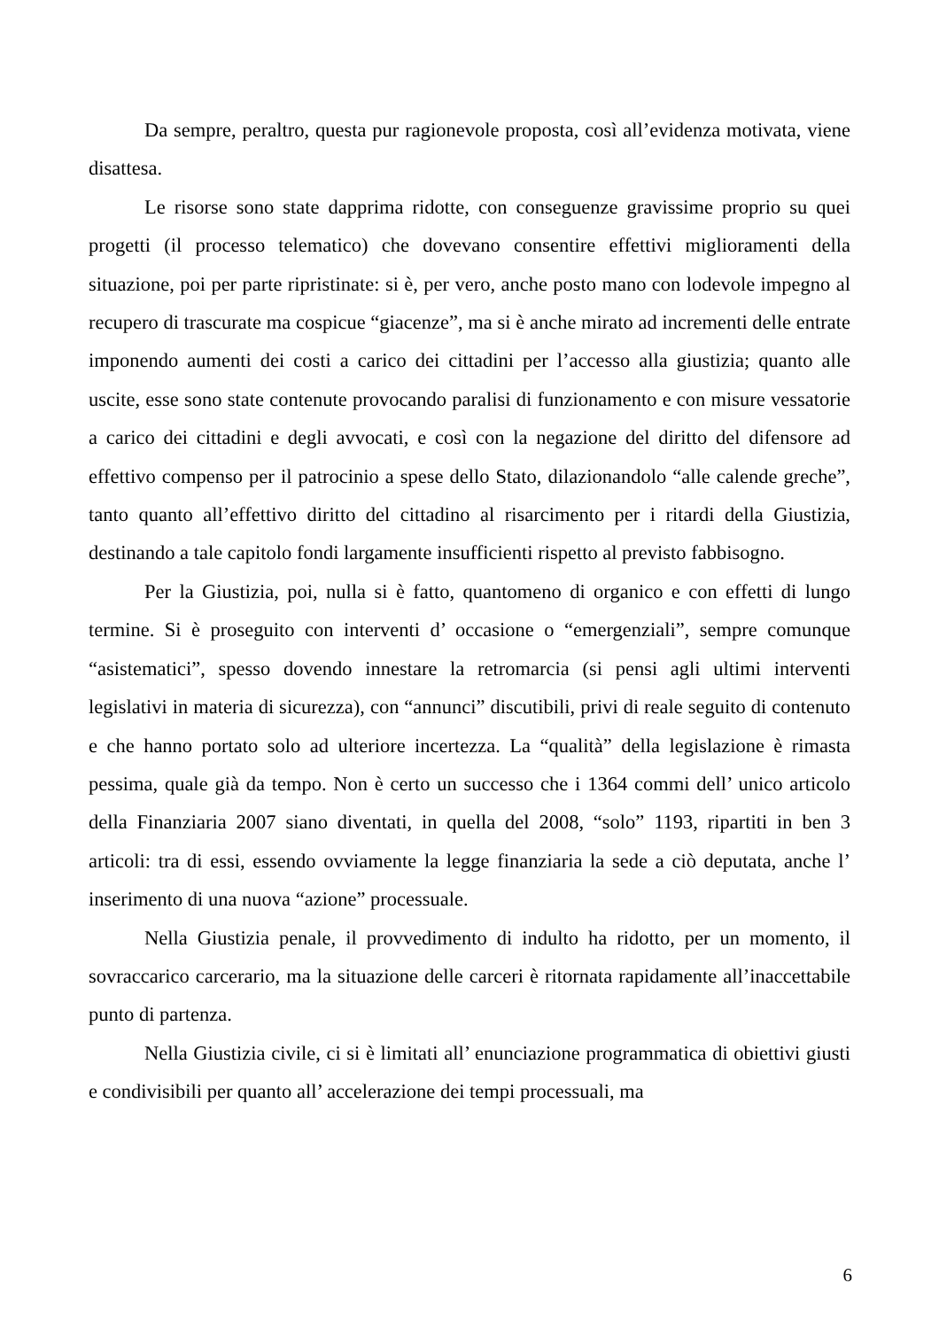Da sempre, peraltro, questa pur ragionevole proposta, così all’evidenza motivata, viene disattesa.
Le risorse sono state dapprima ridotte, con conseguenze gravissime proprio su quei progetti (il processo telematico) che dovevano consentire effettivi miglioramenti della situazione, poi per parte ripristinate: si è, per vero, anche posto mano con lodevole impegno al recupero di trascurate ma cospicue “giacenze”, ma si è anche mirato ad incrementi delle entrate imponendo aumenti dei costi a carico dei cittadini per l’accesso alla giustizia; quanto alle uscite, esse sono state contenute provocando paralisi di funzionamento e con misure vessatorie a carico dei cittadini e degli avvocati, e così con la negazione del diritto del difensore ad effettivo compenso per il patrocinio a spese dello Stato, dilazionandolo “alle calende greche”, tanto quanto all’effettivo diritto del cittadino al risarcimento per i ritardi della Giustizia, destinando a tale capitolo fondi largamente insufficienti rispetto al previsto fabbisogno.
Per la Giustizia, poi, nulla si è fatto, quantomeno di organico e con effetti di lungo termine. Si è proseguito con interventi d’ occasione o “emergenziali”, sempre comunque “asistematici”, spesso dovendo innestare la retromarcia (si pensi agli ultimi interventi legislativi in materia di sicurezza), con “annunci” discutibili, privi di reale seguito di contenuto e che hanno portato solo ad ulteriore incertezza. La “qualità” della legislazione è rimasta pessima, quale già da tempo. Non è certo un successo che i 1364 commi dell’ unico articolo della Finanziaria 2007 siano diventati, in quella del 2008, “solo” 1193, ripartiti in ben 3 articoli: tra di essi, essendo ovviamente la legge finanziaria la sede a ciò deputata, anche l’ inserimento di una nuova “azione” processuale.
Nella Giustizia penale, il provvedimento di indulto ha ridotto, per un momento, il sovraccarico carcerario, ma la situazione delle carceri è ritornata rapidamente all’inaccettabile punto di partenza.
Nella Giustizia civile, ci si è limitati all’ enunciazione programmatica di obiettivi giusti e condivisibili per quanto all’ accelerazione dei tempi processuali, ma
6